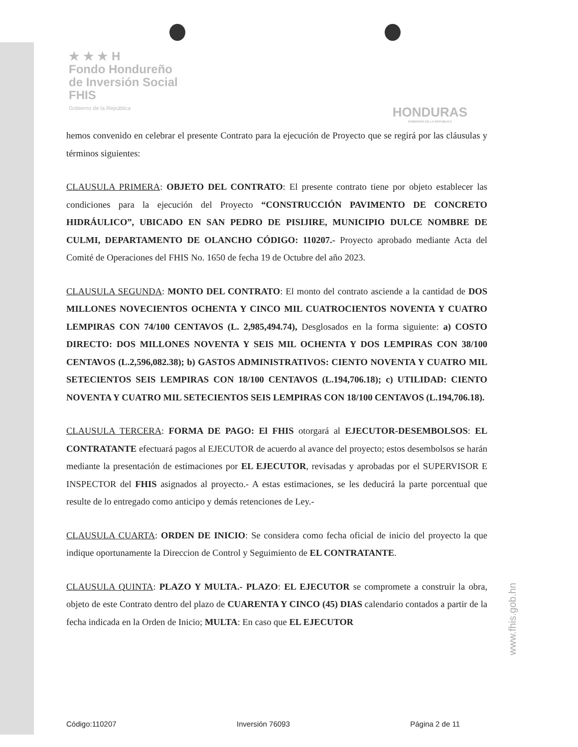★ ★ ★ H
Fondo Hondureño
de Inversión Social
FHIS
Gobierno de la República
HONDURAS
GOBIERNO DE LA REPÚBLICA
hemos convenido en celebrar el presente Contrato para la ejecución de Proyecto que se regirá por las cláusulas y términos siguientes:
CLAUSULA PRIMERA: OBJETO DEL CONTRATO: El presente contrato tiene por objeto establecer las condiciones para la ejecución del Proyecto “CONSTRUCCIÓN PAVIMENTO DE CONCRETO HIDRÁULICO”, UBICADO EN SAN PEDRO DE PISIJIRE, MUNICIPIO DULCE NOMBRE DE CULMI, DEPARTAMENTO DE OLANCHO CÓDIGO: 110207.- Proyecto aprobado mediante Acta del Comité de Operaciones del FHIS No. 1650 de fecha 19 de Octubre del año 2023.
CLAUSULA SEGUNDA: MONTO DEL CONTRATO: El monto del contrato asciende a la cantidad de DOS MILLONES NOVECIENTOS OCHENTA Y CINCO MIL CUATROCIENTOS NOVENTA Y CUATRO LEMPIRAS CON 74/100 CENTAVOS (L. 2,985,494.74), Desglosados en la forma siguiente: a) COSTO DIRECTO: DOS MILLONES NOVENTA Y SEIS MIL OCHENTA Y DOS LEMPIRAS CON 38/100 CENTAVOS (L.2,596,082.38); b) GASTOS ADMINISTRATIVOS: CIENTO NOVENTA Y CUATRO MIL SETECIENTOS SEIS LEMPIRAS CON 18/100 CENTAVOS (L.194,706.18); c) UTILIDAD: CIENTO NOVENTA Y CUATRO MIL SETECIENTOS SEIS LEMPIRAS CON 18/100 CENTAVOS (L.194,706.18).
CLAUSULA TERCERA: FORMA DE PAGO: El FHIS otorgará al EJECUTOR-DESEMBOLSOS: EL CONTRATANTE efectuará pagos al EJECUTOR de acuerdo al avance del proyecto; estos desembolsos se harán mediante la presentación de estimaciones por EL EJECUTOR, revisadas y aprobadas por el SUPERVISOR E INSPECTOR del FHIS asignados al proyecto.- A estas estimaciones, se les deducirá la parte porcentual que resulte de lo entregado como anticipo y demás retenciones de Ley.-
CLAUSULA CUARTA: ORDEN DE INICIO: Se considera como fecha oficial de inicio del proyecto la que indique oportunamente la Direccion de Control y Seguimiento de EL CONTRATANTE.
CLAUSULA QUINTA: PLAZO Y MULTA.- PLAZO: EL EJECUTOR se compromete a construir la obra, objeto de este Contrato dentro del plazo de CUARENTA Y CINCO (45) DIAS calendario contados a partir de la fecha indicada en la Orden de Inicio; MULTA: En caso que EL EJECUTOR
www.fhis.gob.hn
Código:110207 Inversión 76093 Página 2 de 11